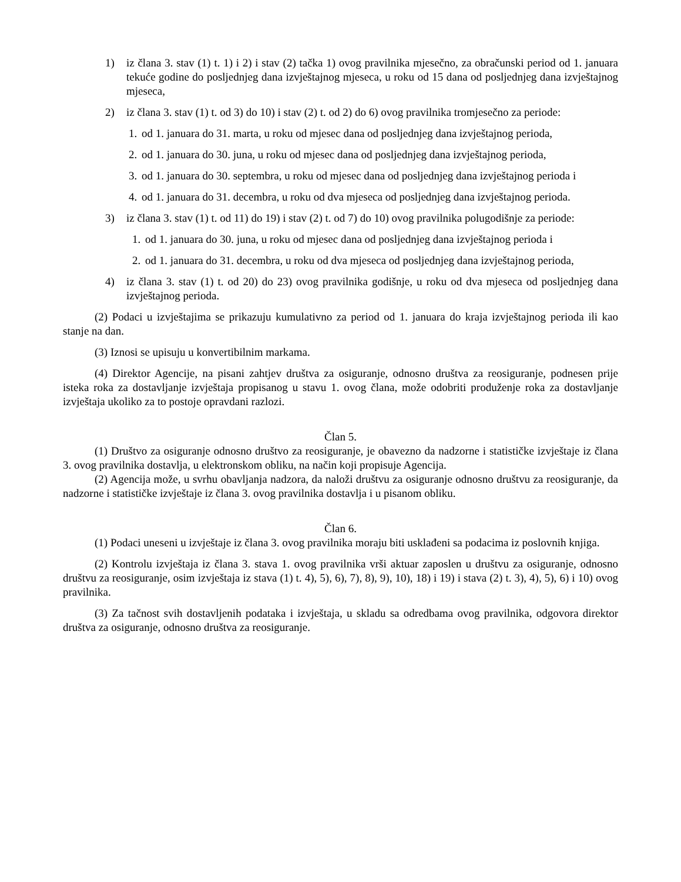1) iz člana 3. stav (1) t. 1) i 2) i stav (2) tačka 1) ovog pravilnika mjesečno, za obračunski period od 1. januara tekuće godine do posljednjeg dana izvještajnog mjeseca, u roku od 15 dana od posljednjeg dana izvještajnog mjeseca,
2) iz člana 3. stav (1) t. od 3) do 10) i stav (2) t. od 2) do 6) ovog pravilnika tromjesečno za periode:
1. od 1. januara do 31. marta, u roku od mjesec dana od posljednjeg dana izvještajnog perioda,
2. od 1. januara do 30. juna, u roku od mjesec dana od posljednjeg dana izvještajnog perioda,
3. od 1. januara do 30. septembra, u roku od mjesec dana od posljednjeg dana izvještajnog perioda i
4. od 1. januara do 31. decembra, u roku od dva mjeseca od posljednjeg dana izvještajnog perioda.
3) iz člana 3. stav (1) t. od 11) do 19) i stav (2) t. od 7) do 10) ovog pravilnika polugodišnje za periode:
1. od 1. januara do 30. juna, u roku od mjesec dana od posljednjeg dana izvještajnog perioda i
2. od 1. januara do 31. decembra, u roku od dva mjeseca od posljednjeg dana izvještajnog perioda,
4) iz člana 3. stav (1) t. od 20) do 23) ovog pravilnika godišnje, u roku od dva mjeseca od posljednjeg dana izvještajnog perioda.
(2) Podaci u izvještajima se prikazuju kumulativno za period od 1. januara do kraja izvještajnog perioda ili kao stanje na dan.
(3) Iznosi se upisuju u konvertibilnim markama.
(4) Direktor Agencije, na pisani zahtjev društva za osiguranje, odnosno društva za reosiguranje, podnesen prije isteka roka za dostavljanje izvještaja propisanog u stavu 1. ovog člana, može odobriti produženje roka za dostavljanje izvještaja ukoliko za to postoje opravdani razlozi.
Član 5.
(1) Društvo za osiguranje odnosno društvo za reosiguranje, je obavezno da nadzorne i statističke izvještaje iz člana 3. ovog pravilnika dostavlja, u elektronskom obliku, na način koji propisuje Agencija.
(2) Agencija može, u svrhu obavljanja nadzora, da naloži društvu za osiguranje odnosno društvu za reosiguranje, da nadzorne i statističke izvještaje iz člana 3. ovog pravilnika dostavlja i u pisanom obliku.
Član 6.
(1) Podaci uneseni u izvještaje iz člana 3. ovog pravilnika moraju biti usklađeni sa podacima iz poslovnih knjiga.
(2) Kontrolu izvještaja iz člana 3. stava 1. ovog pravilnika vrši aktuar zaposlen u društvu za osiguranje, odnosno društvu za reosiguranje, osim izvještaja iz stava (1) t. 4), 5), 6), 7), 8), 9), 10), 18) i 19) i stava (2) t. 3), 4), 5), 6) i 10) ovog pravilnika.
(3) Za tačnost svih dostavljenih podataka i izvještaja, u skladu sa odredbama ovog pravilnika, odgovora direktor društva za osiguranje, odnosno društva za reosiguranje.